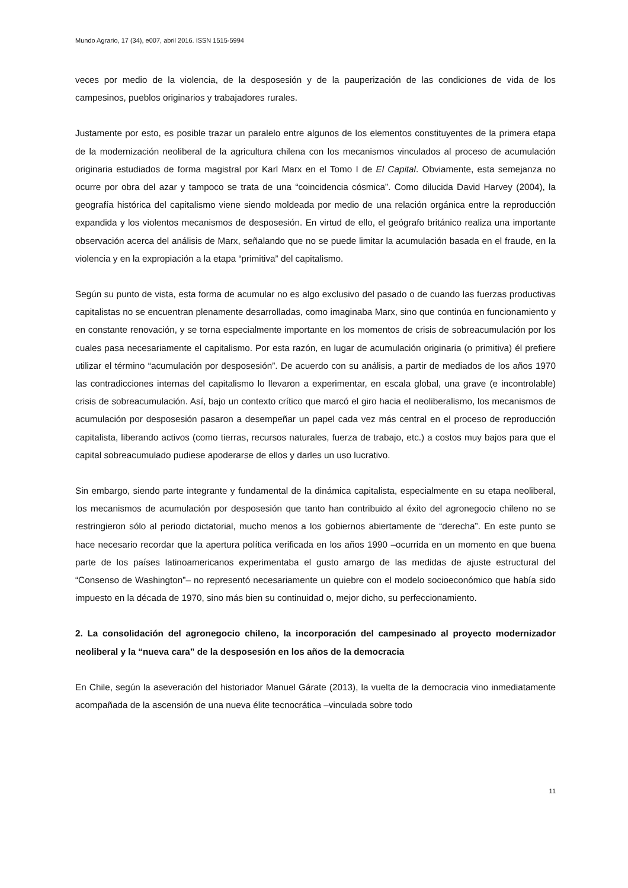Mundo Agrario, 17 (34), e007, abril 2016. ISSN 1515-5994
veces por medio de la violencia, de la desposesión y de la pauperización de las condiciones de vida de los campesinos, pueblos originarios y trabajadores rurales.
Justamente por esto, es posible trazar un paralelo entre algunos de los elementos constituyentes de la primera etapa de la modernización neoliberal de la agricultura chilena con los mecanismos vinculados al proceso de acumulación originaria estudiados de forma magistral por Karl Marx en el Tomo I de El Capital. Obviamente, esta semejanza no ocurre por obra del azar y tampoco se trata de una “coincidencia cósmica”. Como dilucida David Harvey (2004), la geografía histórica del capitalismo viene siendo moldeada por medio de una relación orgánica entre la reproducción expandida y los violentos mecanismos de desposesión. En virtud de ello, el geógrafo británico realiza una importante observación acerca del análisis de Marx, señalando que no se puede limitar la acumulación basada en el fraude, en la violencia y en la expropiación a la etapa “primitiva” del capitalismo.
Según su punto de vista, esta forma de acumular no es algo exclusivo del pasado o de cuando las fuerzas productivas capitalistas no se encuentran plenamente desarrolladas, como imaginaba Marx, sino que continúa en funcionamiento y en constante renovación, y se torna especialmente importante en los momentos de crisis de sobreacumulación por los cuales pasa necesariamente el capitalismo. Por esta razón, en lugar de acumulación originaria (o primitiva) él prefiere utilizar el término “acumulación por desposesión”. De acuerdo con su análisis, a partir de mediados de los años 1970 las contradicciones internas del capitalismo lo llevaron a experimentar, en escala global, una grave (e incontrolable) crisis de sobreacumulación. Así, bajo un contexto crítico que marcó el giro hacia el neoliberalismo, los mecanismos de acumulación por desposesión pasaron a desempeñar un papel cada vez más central en el proceso de reproducción capitalista, liberando activos (como tierras, recursos naturales, fuerza de trabajo, etc.) a costos muy bajos para que el capital sobreacumulado pudiese apoderarse de ellos y darles un uso lucrativo.
Sin embargo, siendo parte integrante y fundamental de la dinámica capitalista, especialmente en su etapa neoliberal, los mecanismos de acumulación por desposesión que tanto han contribuido al éxito del agronegocio chileno no se restringieron sólo al periodo dictatorial, mucho menos a los gobiernos abiertamente de “derecha”. En este punto se hace necesario recordar que la apertura política verificada en los años 1990 –ocurrida en un momento en que buena parte de los países latinoamericanos experimentaba el gusto amargo de las medidas de ajuste estructural del “Consenso de Washington”– no representó necesariamente un quiebre con el modelo socioeconómico que había sido impuesto en la década de 1970, sino más bien su continuidad o, mejor dicho, su perfeccionamiento.
2. La consolidación del agronegocio chileno, la incorporación del campesinado al proyecto modernizador neoliberal y la “nueva cara” de la desposesión en los años de la democracia
En Chile, según la aseveración del historiador Manuel Gárate (2013), la vuelta de la democracia vino inmediatamente acompañada de la ascensión de una nueva élite tecnocrática –vinculada sobre todo
11